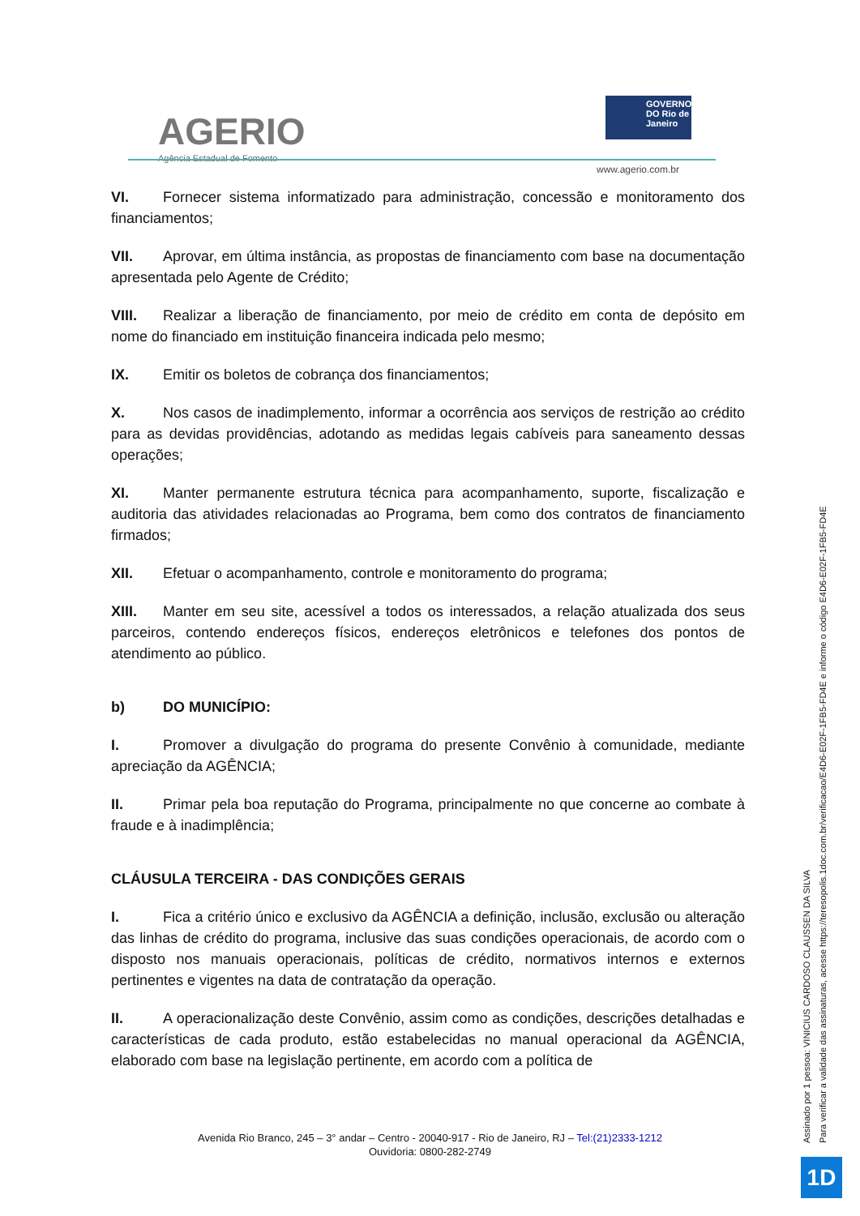AGERIO
Agência Estadual de Fomento
GOVERNO DO Rio de Janeiro
www.agerio.com.br
VI. Fornecer sistema informatizado para administração, concessão e monitoramento dos financiamentos;
VII. Aprovar, em última instância, as propostas de financiamento com base na documentação apresentada pelo Agente de Crédito;
VIII. Realizar a liberação de financiamento, por meio de crédito em conta de depósito em nome do financiado em instituição financeira indicada pelo mesmo;
IX. Emitir os boletos de cobrança dos financiamentos;
X. Nos casos de inadimplemento, informar a ocorrência aos serviços de restrição ao crédito para as devidas providências, adotando as medidas legais cabíveis para saneamento dessas operações;
XI. Manter permanente estrutura técnica para acompanhamento, suporte, fiscalização e auditoria das atividades relacionadas ao Programa, bem como dos contratos de financiamento firmados;
XII. Efetuar o acompanhamento, controle e monitoramento do programa;
XIII. Manter em seu site, acessível a todos os interessados, a relação atualizada dos seus parceiros, contendo endereços físicos, endereços eletrônicos e telefones dos pontos de atendimento ao público.
b) DO MUNICÍPIO:
I. Promover a divulgação do programa do presente Convênio à comunidade, mediante apreciação da AGÊNCIA;
II. Primar pela boa reputação do Programa, principalmente no que concerne ao combate à fraude e à inadimplência;
CLÁUSULA TERCEIRA - DAS CONDIÇÕES GERAIS
I. Fica a critério único e exclusivo da AGÊNCIA a definição, inclusão, exclusão ou alteração das linhas de crédito do programa, inclusive das suas condições operacionais, de acordo com o disposto nos manuais operacionais, políticas de crédito, normativos internos e externos pertinentes e vigentes na data de contratação da operação.
II. A operacionalização deste Convênio, assim como as condições, descrições detalhadas e características de cada produto, estão estabelecidas no manual operacional da AGÊNCIA, elaborado com base na legislação pertinente, em acordo com a política de
Avenida Rio Branco, 245 – 3° andar – Centro - 20040-917 - Rio de Janeiro, RJ – Tel:(21)2333-1212
Ouvidoria: 0800-282-2749
Assinado por 1 pessoa: VINICIUS CARDOSO CLAUSSEN DA SILVA
Para verificar a validade das assinaturas, acesse https://teresopolis.1doc.com.br/verificacao/E4D6-E02F-1FB5-FD4E e informe o código E4D6-E02F-1FB5-FD4E
1D